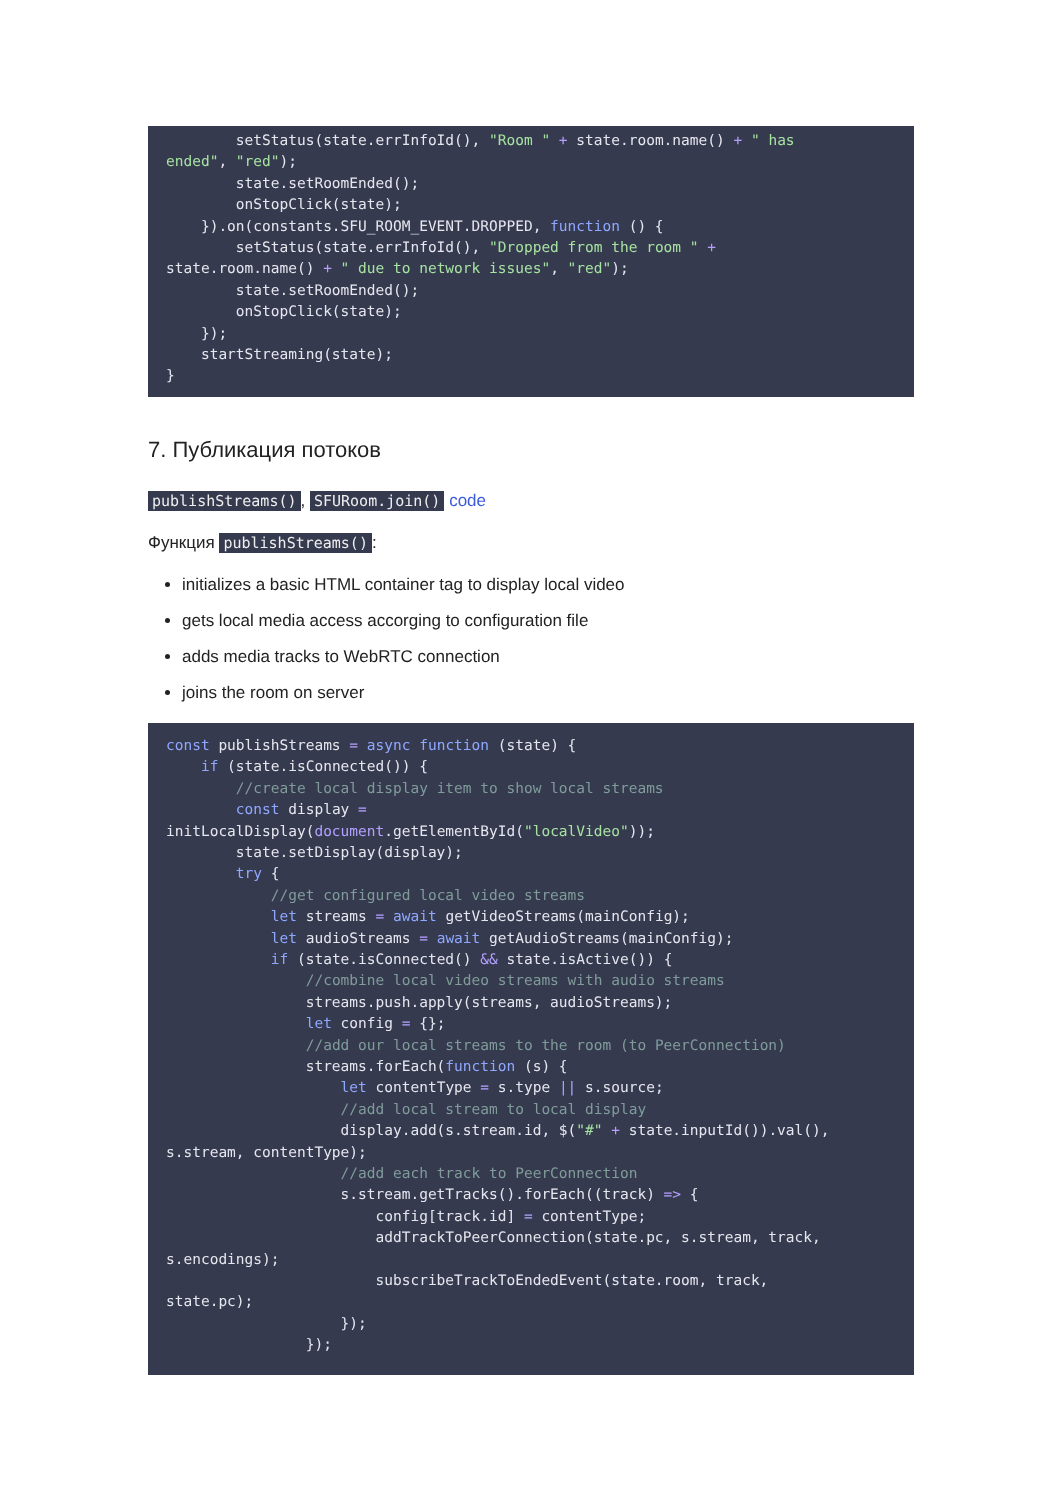setStatus(state.errInfoId(), "Room " + state.room.name() + " has
ended", "red");
        state.setRoomEnded();
        onStopClick(state);
    }).on(constants.SFU_ROOM_EVENT.DROPPED, function () {
        setStatus(state.errInfoId(), "Dropped from the room " +
state.room.name() + " due to network issues", "red");
        state.setRoomEnded();
        onStopClick(state);
    });
    startStreaming(state);
}
7. Публикация потоков
publishStreams(), SFURoom.join() code
Функция publishStreams():
initializes a basic HTML container tag to display local video
gets local media access accorging to configuration file
adds media tracks to WebRTC connection
joins the room on server
const publishStreams = async function (state) {
    if (state.isConnected()) {
        //create local display item to show local streams
        const display =
initLocalDisplay(document.getElementById("localVideo"));
        state.setDisplay(display);
        try {
            //get configured local video streams
            let streams = await getVideoStreams(mainConfig);
            let audioStreams = await getAudioStreams(mainConfig);
            if (state.isConnected() && state.isActive()) {
                //combine local video streams with audio streams
                streams.push.apply(streams, audioStreams);
                let config = {};
                //add our local streams to the room (to PeerConnection)
                streams.forEach(function (s) {
                    let contentType = s.type || s.source;
                    //add local stream to local display
                    display.add(s.stream.id, $("#" + state.inputId()).val(),
s.stream, contentType);
                    //add each track to PeerConnection
                    s.stream.getTracks().forEach((track) => {
                        config[track.id] = contentType;
                        addTrackToPeerConnection(state.pc, s.stream, track,
s.encodings);
                        subscribeTrackToEndedEvent(state.room, track,
state.pc);
                    });
                });